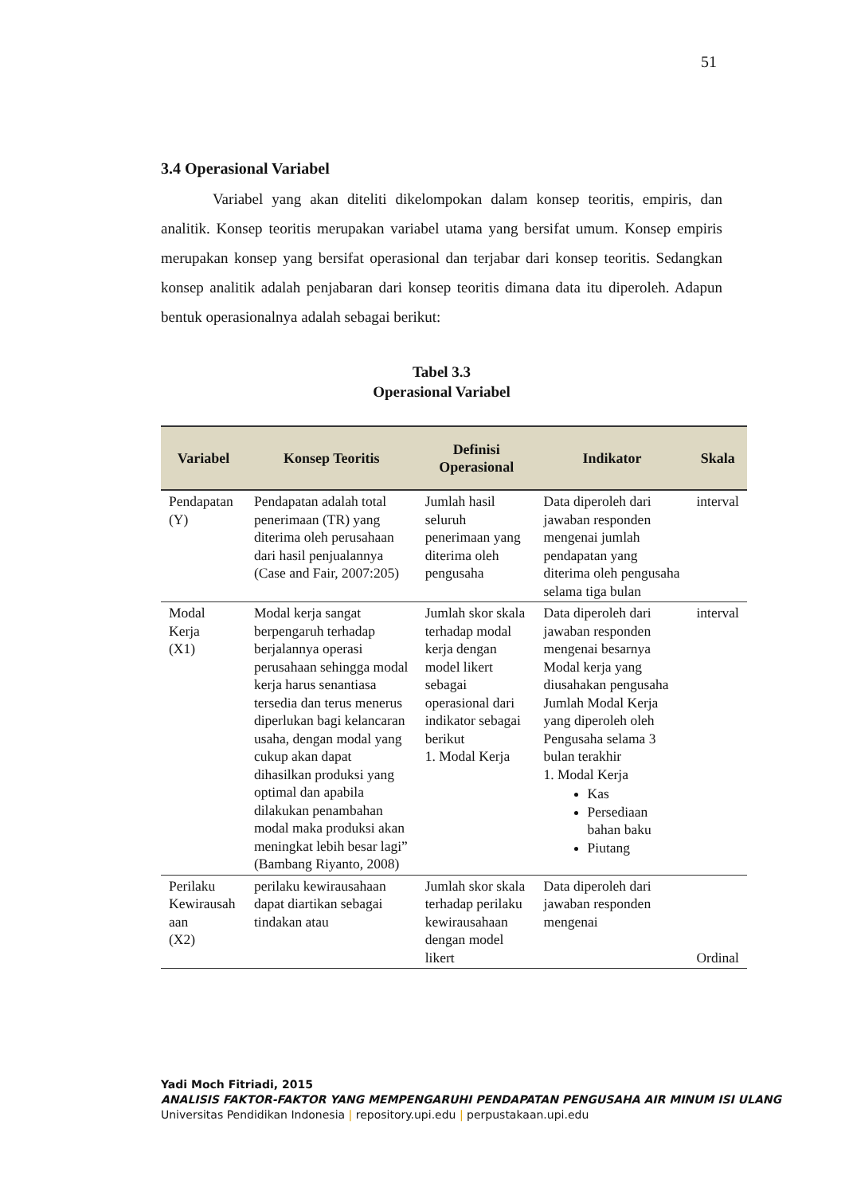51
3.4 Operasional Variabel
Variabel yang akan diteliti dikelompokan dalam konsep teoritis, empiris, dan analitik. Konsep teoritis merupakan variabel utama yang bersifat umum. Konsep empiris merupakan konsep yang bersifat operasional dan terjabar dari konsep teoritis. Sedangkan konsep analitik adalah penjabaran dari konsep teoritis dimana data itu diperoleh. Adapun bentuk operasionalnya adalah sebagai berikut:
Tabel 3.3
Operasional Variabel
| Variabel | Konsep Teoritis | Definisi Operasional | Indikator | Skala |
| --- | --- | --- | --- | --- |
| Pendapatan (Y) | Pendapatan adalah total penerimaan (TR) yang diterima oleh perusahaan dari hasil penjualannya (Case and Fair, 2007:205) | Jumlah hasil seluruh penerimaan yang diterima oleh pengusaha | Data diperoleh dari jawaban responden mengenai jumlah pendapatan yang diterima oleh pengusaha selama tiga bulan | interval |
| Modal Kerja (X1) | Modal kerja sangat berpengaruh terhadap berjalannya operasi perusahaan sehingga modal kerja harus senantiasa tersedia dan terus menerus diperlukan bagi kelancaran usaha, dengan modal yang cukup akan dapat dihasilkan produksi yang optimal dan apabila dilakukan penambahan modal maka produksi akan meningkat lebih besar lagi” (Bambang Riyanto, 2008) | Jumlah skor skala terhadap modal kerja dengan model likert sebagai operasional dari indikator sebagai berikut 1. Modal Kerja | Data diperoleh dari jawaban responden mengenai besarnya Modal kerja yang diusahakan pengusaha Jumlah Modal Kerja yang diperoleh oleh Pengusaha selama 3 bulan terakhir 1. Modal Kerja Kas Persediaan bahan baku Piutang | interval |
| Perilaku Kewirausah aan (X2) | perilaku kewirausahaan dapat diartikan sebagai tindakan atau | Jumlah skor skala terhadap perilaku kewirausahaan dengan model likert | Data diperoleh dari jawaban responden mengenai | Ordinal |
Yadi Moch Fitriadi, 2015
ANALISIS FAKTOR-FAKTOR YANG MEMPENGARUHI PENDAPATAN PENGUSAHA AIR MINUM ISI ULANG
Universitas Pendidikan Indonesia | repository.upi.edu | perpustakaan.upi.edu